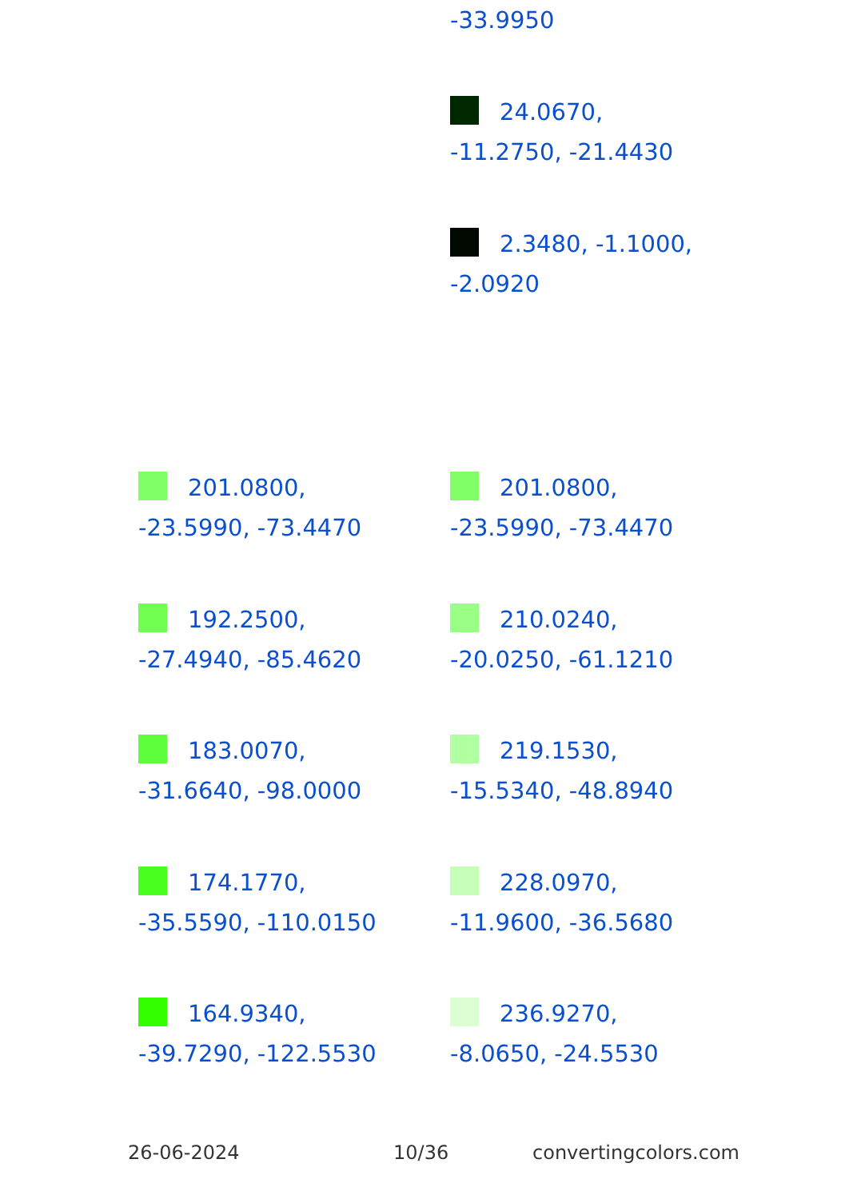-33.9950
24.0670, -11.2750, -21.4430
2.3480, -1.1000, -2.0920
201.0800, -23.5990, -73.4470
201.0800, -23.5990, -73.4470
192.2500, -27.4940, -85.4620
210.0240, -20.0250, -61.1210
183.0070, -31.6640, -98.0000
219.1530, -15.5340, -48.8940
174.1770, -35.5590, -110.0150
228.0970, -11.9600, -36.5680
164.9340, -39.7290, -122.5530
236.9270, -8.0650, -24.5530
26-06-2024 10/36 convertingcolors.com